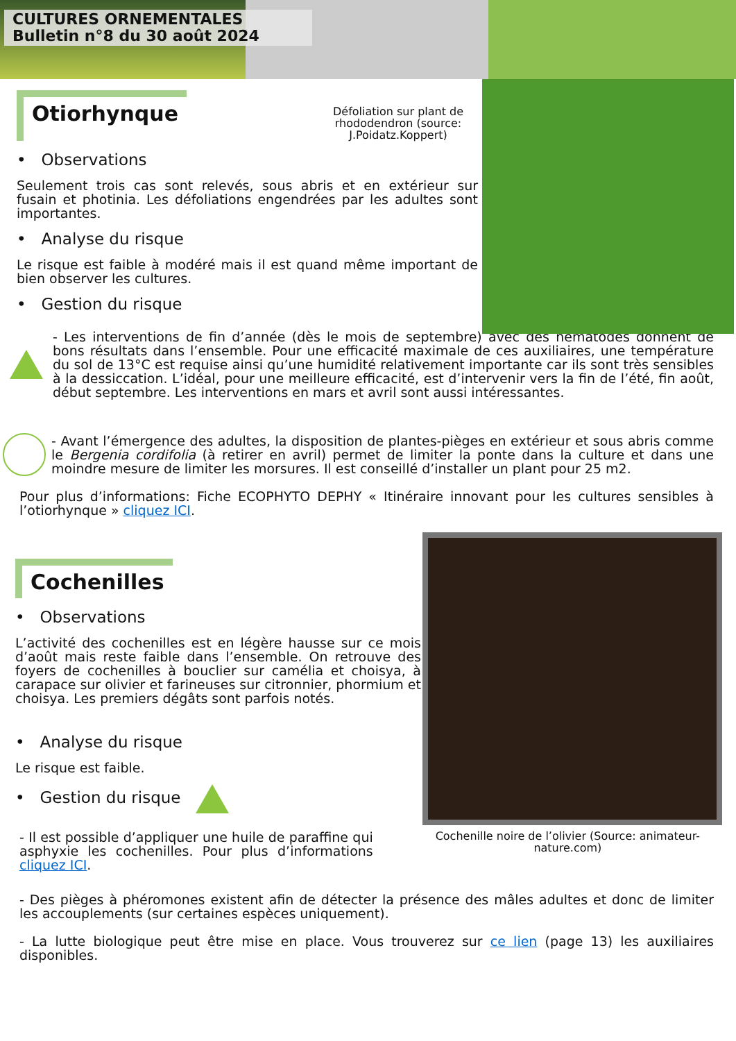CULTURES ORNEMENTALES
Bulletin n°8 du 30 août 2024
Otiorhynque
Défoliation sur plant de rhododendron (source: J.Poidatz.Koppert)
• Observations
Seulement trois cas sont relevés, sous abris et en extérieur sur fusain et photinia. Les défoliations engendrées par les adultes sont importantes.
• Analyse du risque
Le risque est faible à modéré mais il est quand même important de bien observer les cultures.
• Gestion du risque
- Les interventions de fin d’année (dès le mois de septembre) avec des nématodes donnent de bons résultats dans l’ensemble. Pour une efficacité maximale de ces auxiliaires, une température du sol de 13°C est requise ainsi qu’une humidité relativement importante car ils sont très sensibles à la dessiccation. L’idéal, pour une meilleure efficacité, est d’intervenir vers la fin de l’été, fin août, début septembre. Les interventions en mars et avril sont aussi intéressantes.
- Avant l’émergence des adultes, la disposition de plantes-pièges en extérieur et sous abris comme le Bergenia cordifolia (à retirer en avril) permet de limiter la ponte dans la culture et dans une moindre mesure de limiter les morsures. Il est conseillé d’installer un plant pour 25 m2.
Pour plus d’informations: Fiche ECOPHYTO DEPHY « Itinéraire innovant pour les cultures sensibles à l’otiorhynque » cliquez ICI.
Cochenilles
• Observations
L’activité des cochenilles est en légère hausse sur ce mois d’août mais reste faible dans l’ensemble. On retrouve des foyers de cochenilles à bouclier sur camélia et choisya, à carapace sur olivier et farineuses sur citronnier, phormium et choisya. Les premiers dégâts sont parfois notés.
• Analyse du risque
Le risque est faible.
• Gestion du risque
- Il est possible d’appliquer une huile de paraffine qui asphyxie les cochenilles. Pour plus d’informations cliquez ICI.
Cochenille noire de l’olivier (Source: animateur-nature.com)
- Des pièges à phéromones existent afin de détecter la présence des mâles adultes et donc de limiter les accouplements (sur certaines espèces uniquement).
- La lutte biologique peut être mise en place. Vous trouverez sur ce lien (page 13) les auxiliaires disponibles.